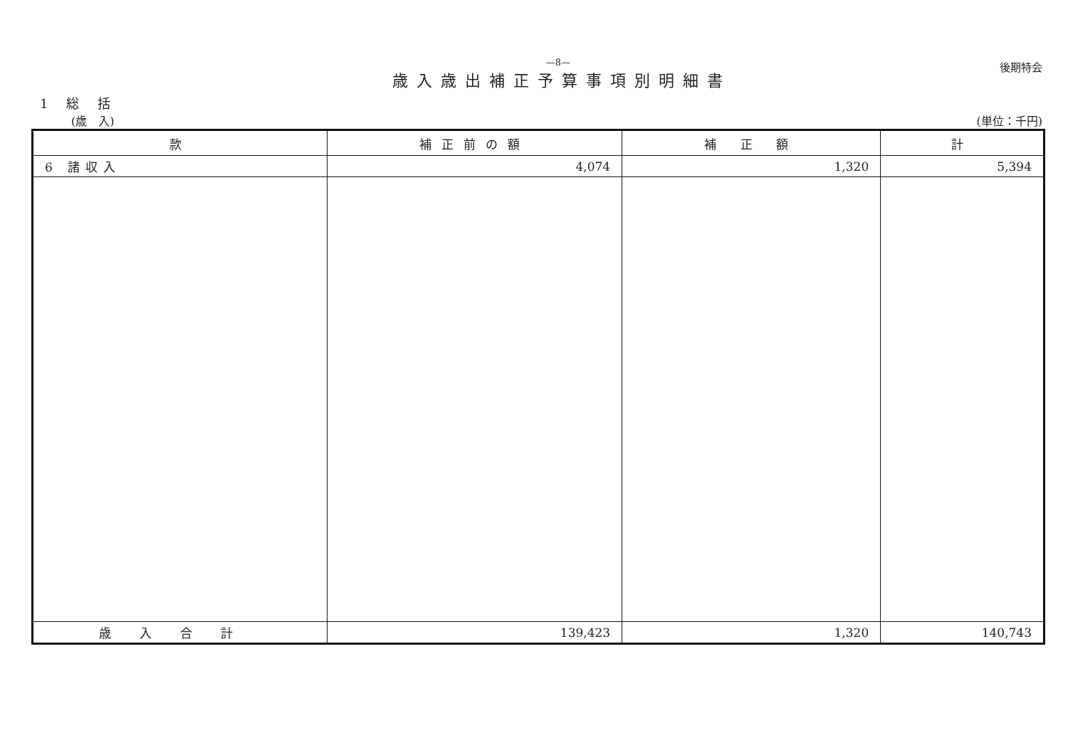—8—
歳入歳出補正予算事項別明細書
後期特会
1 総 括
(歳　入) (単位：千円)
| 款 | 補正前の額 | 補 正 額 | 計 |
| --- | --- | --- | --- |
| 6 諸収入 | 4,074 | 1,320 | 5,394 |
| 歳入合計 | 139,423 | 1,320 | 140,743 |